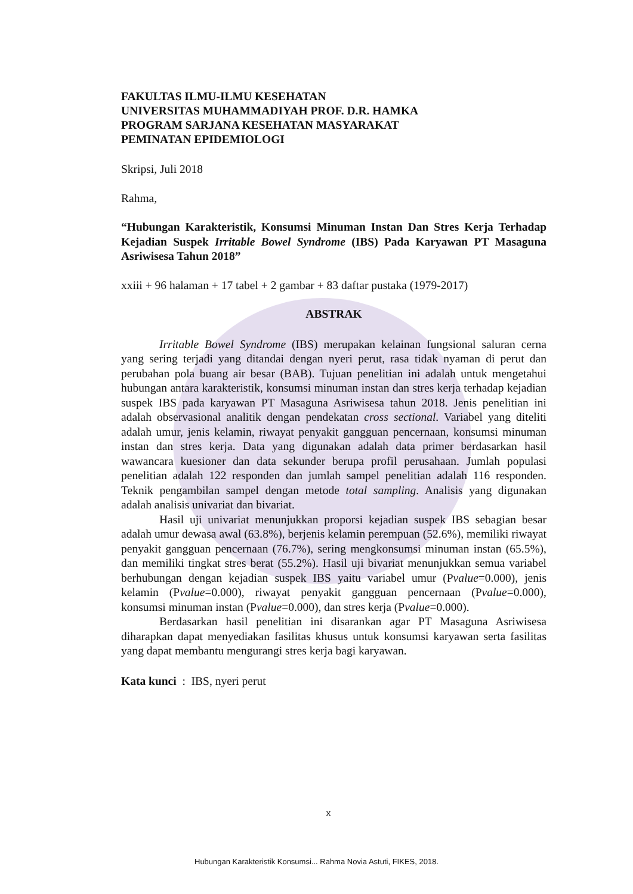FAKULTAS ILMU-ILMU KESEHATAN
UNIVERSITAS MUHAMMADIYAH PROF. D.R. HAMKA
PROGRAM SARJANA KESEHATAN MASYARAKAT
PEMINATAN EPIDEMIOLOGI
Skripsi, Juli 2018
Rahma,
“Hubungan Karakteristik, Konsumsi Minuman Instan Dan Stres Kerja Terhadap Kejadian Suspek Irritable Bowel Syndrome (IBS) Pada Karyawan PT Masaguna Asriwisesa Tahun 2018”
xxiii + 96 halaman + 17 tabel + 2 gambar + 83 daftar pustaka (1979-2017)
ABSTRAK
Irritable Bowel Syndrome (IBS) merupakan kelainan fungsional saluran cerna yang sering terjadi yang ditandai dengan nyeri perut, rasa tidak nyaman di perut dan perubahan pola buang air besar (BAB). Tujuan penelitian ini adalah untuk mengetahui hubungan antara karakteristik, konsumsi minuman instan dan stres kerja terhadap kejadian suspek IBS pada karyawan PT Masaguna Asriwisesa tahun 2018. Jenis penelitian ini adalah observasional analitik dengan pendekatan cross sectional. Variabel yang diteliti adalah umur, jenis kelamin, riwayat penyakit gangguan pencernaan, konsumsi minuman instan dan stres kerja. Data yang digunakan adalah data primer berdasarkan hasil wawancara kuesioner dan data sekunder berupa profil perusahaan. Jumlah populasi penelitian adalah 122 responden dan jumlah sampel penelitian adalah 116 responden. Teknik pengambilan sampel dengan metode total sampling. Analisis yang digunakan adalah analisis univariat dan bivariat.
Hasil uji univariat menunjukkan proporsi kejadian suspek IBS sebagian besar adalah umur dewasa awal (63.8%), berjenis kelamin perempuan (52.6%), memiliki riwayat penyakit gangguan pencernaan (76.7%), sering mengkonsumsi minuman instan (65.5%), dan memiliki tingkat stres berat (55.2%). Hasil uji bivariat menunjukkan semua variabel berhubungan dengan kejadian suspek IBS yaitu variabel umur (Pvalue=0.000), jenis kelamin (Pvalue=0.000), riwayat penyakit gangguan pencernaan (Pvalue=0.000), konsumsi minuman instan (Pvalue=0.000), dan stres kerja (Pvalue=0.000).
Berdasarkan hasil penelitian ini disarankan agar PT Masaguna Asriwisesa diharapkan dapat menyediakan fasilitas khusus untuk konsumsi karyawan serta fasilitas yang dapat membantu mengurangi stres kerja bagi karyawan.
Kata kunci : IBS, nyeri perut
x
Hubungan Karakteristik Konsumsi... Rahma Novia Astuti, FIKES, 2018.